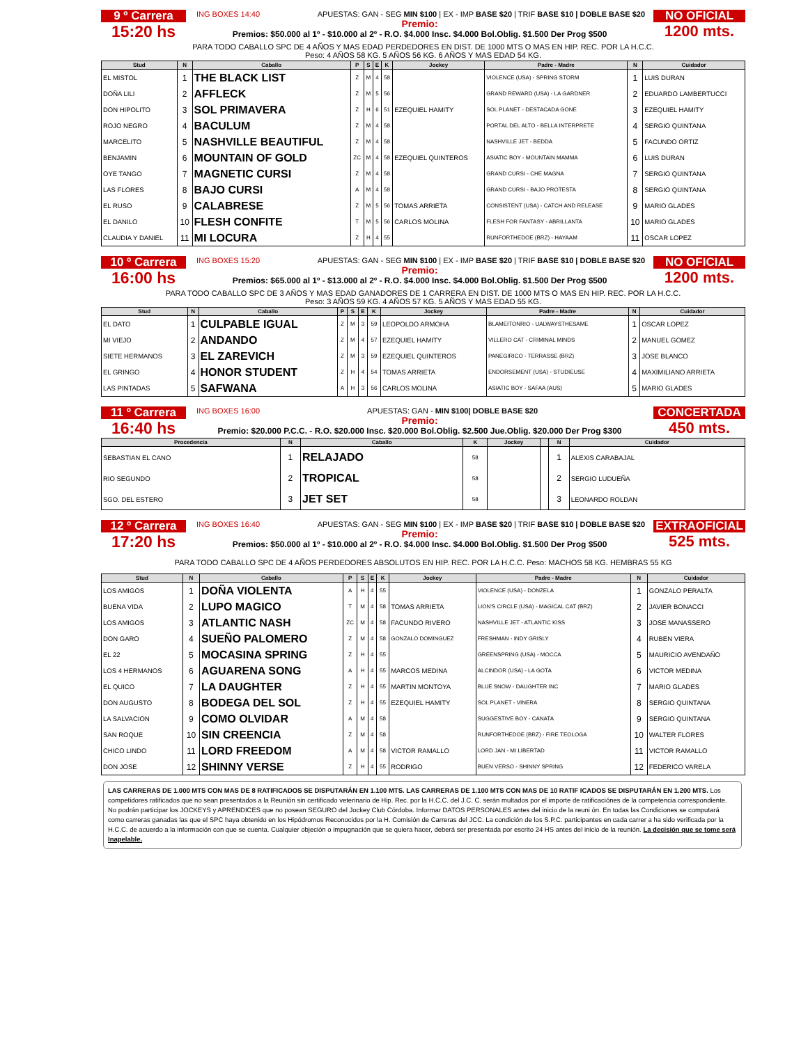9 º Carrera
15:20 hs
ING BOXES 14:40 APUESTAS: GAN - SEG MIN $100 | EX - IMP BASE $20 | TRIF BASE $10 | DOBLE BASE $20
Premio:
Premios: $50.000 al 1º - $10.000 al 2º - R.O. $4.000 Insc. $4.000 Bol.Oblig. $1.500 Der Prog $500
NO OFICIAL
1200 mts.
PARA TODO CABALLO SPC DE 4 AÑOS Y MAS EDAD PERDEDORES EN DIST. DE 1000 MTS O MAS EN HIP. REC. POR LA H.C.C.
Peso: 4 AÑOS 58 KG. 5 AÑOS 56 KG. 6 AÑOS Y MAS EDAD 54 KG.
| Stud | N | Caballo | P | S | E | K | Jockey | Padre - Madre | N | Cuidador |
| --- | --- | --- | --- | --- | --- | --- | --- | --- | --- | --- |
| EL MISTOL | 1 | THE BLACK LIST | Z | M | 4 | 58 | | VIOLENCE (USA) - SPRING STORM | 1 | LUIS DURAN |
| DOÑA LILI | 2 | AFFLECK | Z | M | 5 | 56 | | GRAND REWARD (USA) - LA GARDNER | 2 | EDUARDO LAMBERTUCCI |
| DON HIPOLITO | 3 | SOL PRIMAVERA | Z | H | 6 | 51 | EZEQUIEL HAMITY | SOL PLANET - DESTACADA GONE | 3 | EZEQUIEL HAMITY |
| ROJO NEGRO | 4 | BACULUM | Z | M | 4 | 58 | | PORTAL DEL ALTO - BELLA INTERPRETE | 4 | SERGIO QUINTANA |
| MARCELITO | 5 | NASHVILLE BEAUTIFUL | Z | M | 4 | 58 | | NASHVILLE JET - BEDDA | 5 | FACUNDO ORTIZ |
| BENJAMIN | 6 | MOUNTAIN OF GOLD | ZC | M | 4 | 58 | EZEQUIEL QUINTEROS | ASIATIC BOY - MOUNTAIN MAMMA | 6 | LUIS DURAN |
| OYE TANGO | 7 | MAGNETIC CURSI | Z | M | 4 | 58 | | GRAND CURSI - CHE MAGNA | 7 | SERGIO QUINTANA |
| LAS FLORES | 8 | BAJO CURSI | A | M | 4 | 58 | | GRAND CURSI - BAJO PROTESTA | 8 | SERGIO QUINTANA |
| EL RUSO | 9 | CALABRESE | Z | M | 5 | 56 | TOMAS ARRIETA | CONSISTENT (USA) - CATCH AND RELEASE | 9 | MARIO GLADES |
| EL DANILO | 10 | FLESH CONFITE | T | M | 5 | 56 | CARLOS MOLINA | FLESH FOR FANTASY - ABRILLANTA | 10 | MARIO GLADES |
| CLAUDIA Y DANIEL | 11 | MI LOCURA | Z | H | 4 | 55 | | RUNFORTHEDOE (BRZ) - HAYAAM | 11 | OSCAR LOPEZ |
10 º Carrera
16:00 hs
ING BOXES 15:20 APUESTAS: GAN - SEG MIN $100 | EX - IMP BASE $20 | TRIF BASE $10 | DOBLE BASE $20
Premio:
Premios: $65.000 al 1º - $13.000 al 2º - R.O. $4.000 Insc. $4.000 Bol.Oblig. $1.500 Der Prog $500
NO OFICIAL
1200 mts.
PARA TODO CABALLO SPC DE 3 AÑOS Y MAS EDAD GANADORES DE 1 CARRERA EN DIST. DE 1000 MTS O MAS EN HIP. REC. POR LA H.C.C.
Peso: 3 AÑOS 59 KG. 4 AÑOS 57 KG. 5 AÑOS Y MAS EDAD 55 KG.
| Stud | N | Caballo | P | S | E | K | Jockey | Padre - Madre | N | Cuidador |
| --- | --- | --- | --- | --- | --- | --- | --- | --- | --- | --- |
| EL DATO | 1 | CULPABLE IGUAL | Z | M | 3 | 59 | LEOPOLDO ARMOHA | BLAMEITONRIO - UALWAYSTHESAME | 1 | OSCAR LOPEZ |
| MI VIEJO | 2 | ANDANDO | Z | M | 4 | 57 | EZEQUIEL HAMITY | VILLERO CAT - CRIMINAL MINDS | 2 | MANUEL GOMEZ |
| SIETE HERMANOS | 3 | EL ZAREVICH | Z | M | 3 | 59 | EZEQUIEL QUINTEROS | PANEGIRICO - TERRASSE (BRZ) | 3 | JOSE BLANCO |
| EL GRINGO | 4 | HONOR STUDENT | Z | H | 4 | 54 | TOMAS ARRIETA | ENDORSEMENT (USA) - STUDIEUSE | 4 | MAXIMILIANO ARRIETA |
| LAS PINTADAS | 5 | SAFWANA | A | H | 3 | 56 | CARLOS MOLINA | ASIATIC BOY - SAFAA (AUS) | 5 | MARIO GLADES |
11 º Carrera
16:40 hs
ING BOXES 16:00 APUESTAS: GAN - MIN $100| DOBLE BASE $20
Premio:
Premio: $20.000 P.C.C. - R.O. $20.000 Insc. $20.000 Bol.Oblig. $2.500 Jue.Oblig. $20.000 Der Prog $300
CONCERTADA
450 mts.
| Procedencia | N | Caballo | K | Jockey | | N | Cuidador |
| --- | --- | --- | --- | --- | --- | --- | --- |
| SEBASTIAN EL CANO | 1 | RELAJADO | 58 | | | 1 | ALEXIS CARABAJAL |
| RIO SEGUNDO | 2 | TROPICAL | 58 | | | 2 | SERGIO LUDUEÑA |
| SGO. DEL ESTERO | 3 | JET SET | 58 | | | 3 | LEONARDO ROLDAN |
12 º Carrera
17:20 hs
ING BOXES 16:40 APUESTAS: GAN - SEG MIN $100 | EX - IMP BASE $20 | TRIF BASE $10 | DOBLE BASE $20
Premio:
Premios: $50.000 al 1º - $10.000 al 2º - R.O. $4.000 Insc. $4.000 Bol.Oblig. $1.500 Der Prog $500
EXTRAOFICIAL
525 mts.
PARA TODO CABALLO SPC DE 4 AÑOS PERDEDORES ABSOLUTOS EN HIP. REC. POR LA H.C.C. Peso: MACHOS 58 KG. HEMBRAS 55 KG
| Stud | N | Caballo | P | S | E | K | Jockey | Padre - Madre | N | Cuidador |
| --- | --- | --- | --- | --- | --- | --- | --- | --- | --- | --- |
| LOS AMIGOS | 1 | DOÑA VIOLENTA | A | H | 4 | 55 | | VIOLENCE (USA) - DONZELA | 1 | GONZALO PERALTA |
| BUENA VIDA | 2 | LUPO MAGICO | T | M | 4 | 58 | TOMAS ARRIETA | LION'S CIRCLE (USA) - MAGICAL CAT (BRZ) | 2 | JAVIER BONACCI |
| LOS AMIGOS | 3 | ATLANTIC NASH | ZC | M | 4 | 58 | FACUNDO RIVERO | NASHVILLE JET - ATLANTIC KISS | 3 | JOSE MANASSERO |
| DON GARO | 4 | SUEÑO PALOMERO | Z | M | 4 | 58 | GONZALO DOMINGUEZ | FRESHMAN - INDY GRISLY | 4 | RUBEN VIERA |
| EL 22 | 5 | MOCASINA SPRING | Z | H | 4 | 55 | | GREENSPRING (USA) - MOCCA | 5 | MAURICIO AVENDAÑO |
| LOS 4 HERMANOS | 6 | AGUARENA SONG | A | H | 4 | 55 | MARCOS MEDINA | ALCINDOR (USA) - LA GOTA | 6 | VICTOR MEDINA |
| EL QUICO | 7 | LA DAUGHTER | Z | H | 4 | 55 | MARTIN MONTOYA | BLUE SNOW - DAUGHTER INC | 7 | MARIO GLADES |
| DON AUGUSTO | 8 | BODEGA DEL SOL | Z | H | 4 | 55 | EZEQUIEL HAMITY | SOL PLANET - VINERA | 8 | SERGIO QUINTANA |
| LA SALVACION | 9 | COMO OLVIDAR | A | M | 4 | 58 | | SUGGESTIVE BOY - CANATA | 9 | SERGIO QUINTANA |
| SAN ROQUE | 10 | SIN CREENCIA | Z | M | 4 | 58 | | RUNFORTHEDOE (BRZ) - FIRE TEOLOGA | 10 | WALTER FLORES |
| CHICO LINDO | 11 | LORD FREEDOM | A | M | 4 | 58 | VICTOR RAMALLO | LORD JAN - MI LIBERTAD | 11 | VICTOR RAMALLO |
| DON JOSE | 12 | SHINNY VERSE | Z | H | 4 | 55 | RODRIGO | BUEN VERSO - SHINNY SPRING | 12 | FEDERICO VARELA |
LAS CARRERAS DE 1.000 MTS CON MAS DE 8 RATIFICADOS SE DISPUTARÁN EN 1.100 MTS. LAS CARRERAS DE 1.100 MTS CON MAS DE 10 RATIF ICADOS SE DISPUTARÁN EN 1.200 MTS. Los competidores ratificados que no sean presentados a la Reunión sin certificado veterinario de Hip. Rec. por la H.C.C. del J.C. C. serán multados por el importe de ratificaciónes de la competencia correspondiente. No podrán participar los JOCKEYS y APRENDICES que no posean SEGURO del Jockey Club Córdoba. Informar DATOS PERSONALES antes del inicio de la reuni ón. En todas las Condiciones se computará como carreras ganadas las que el SPC haya obtenido en los Hipódromos Reconocidos por la H. Comisión de Carreras del JCC. La condición de los S.P.C. participantes en cada carrer a ha sido verificada por la H.C.C. de acuerdo a la información con que se cuenta. Cualquier objeción o impugnación que se quiera hacer, deberá ser presentada por escrito 24 HS antes del inicio de la reunión. La decisión que se tome será Inapelable.